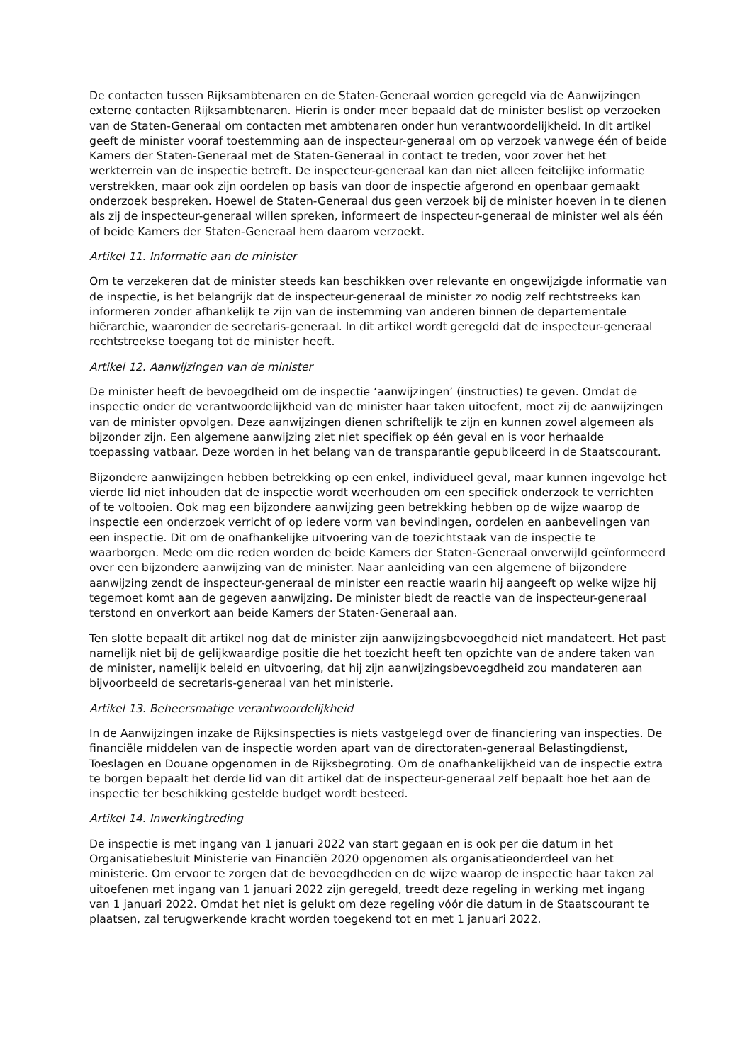De contacten tussen Rijksambtenaren en de Staten-Generaal worden geregeld via de Aanwijzingen externe contacten Rijksambtenaren. Hierin is onder meer bepaald dat de minister beslist op verzoeken van de Staten-Generaal om contacten met ambtenaren onder hun verantwoordelijkheid. In dit artikel geeft de minister vooraf toestemming aan de inspecteur-generaal om op verzoek vanwege één of beide Kamers der Staten-Generaal met de Staten-Generaal in contact te treden, voor zover het het werkterrein van de inspectie betreft. De inspecteur-generaal kan dan niet alleen feitelijke informatie verstrekken, maar ook zijn oordelen op basis van door de inspectie afgerond en openbaar gemaakt onderzoek bespreken. Hoewel de Staten-Generaal dus geen verzoek bij de minister hoeven in te dienen als zij de inspecteur-generaal willen spreken, informeert de inspecteur-generaal de minister wel als één of beide Kamers der Staten-Generaal hem daarom verzoekt.
Artikel 11. Informatie aan de minister
Om te verzekeren dat de minister steeds kan beschikken over relevante en ongewijzigde informatie van de inspectie, is het belangrijk dat de inspecteur-generaal de minister zo nodig zelf rechtstreeks kan informeren zonder afhankelijk te zijn van de instemming van anderen binnen de departementale hiërarchie, waaronder de secretaris-generaal. In dit artikel wordt geregeld dat de inspecteur-generaal rechtstreekse toegang tot de minister heeft.
Artikel 12. Aanwijzingen van de minister
De minister heeft de bevoegdheid om de inspectie ‘aanwijzingen’ (instructies) te geven. Omdat de inspectie onder de verantwoordelijkheid van de minister haar taken uitoefent, moet zij de aanwijzingen van de minister opvolgen. Deze aanwijzingen dienen schriftelijk te zijn en kunnen zowel algemeen als bijzonder zijn. Een algemene aanwijzing ziet niet specifiek op één geval en is voor herhaalde toepassing vatbaar. Deze worden in het belang van de transparantie gepubliceerd in de Staatscourant.
Bijzondere aanwijzingen hebben betrekking op een enkel, individueel geval, maar kunnen ingevolge het vierde lid niet inhouden dat de inspectie wordt weerhouden om een specifiek onderzoek te verrichten of te voltooien. Ook mag een bijzondere aanwijzing geen betrekking hebben op de wijze waarop de inspectie een onderzoek verricht of op iedere vorm van bevindingen, oordelen en aanbevelingen van een inspectie. Dit om de onafhankelijke uitvoering van de toezichtstaak van de inspectie te waarborgen. Mede om die reden worden de beide Kamers der Staten-Generaal onverwijld geïnformeerd over een bijzondere aanwijzing van de minister. Naar aanleiding van een algemene of bijzondere aanwijzing zendt de inspecteur-generaal de minister een reactie waarin hij aangeeft op welke wijze hij tegemoet komt aan de gegeven aanwijzing. De minister biedt de reactie van de inspecteur-generaal terstond en onverkort aan beide Kamers der Staten-Generaal aan.
Ten slotte bepaalt dit artikel nog dat de minister zijn aanwijzingsbevoegdheid niet mandateert. Het past namelijk niet bij de gelijkwaardige positie die het toezicht heeft ten opzichte van de andere taken van de minister, namelijk beleid en uitvoering, dat hij zijn aanwijzingsbevoegdheid zou mandateren aan bijvoorbeeld de secretaris-generaal van het ministerie.
Artikel 13. Beheersmatige verantwoordelijkheid
In de Aanwijzingen inzake de Rijksinspecties is niets vastgelegd over de financiering van inspecties. De financiële middelen van de inspectie worden apart van de directoraten-generaal Belastingdienst, Toeslagen en Douane opgenomen in de Rijksbegroting. Om de onafhankelijkheid van de inspectie extra te borgen bepaalt het derde lid van dit artikel dat de inspecteur-generaal zelf bepaalt hoe het aan de inspectie ter beschikking gestelde budget wordt besteed.
Artikel 14. Inwerkingtreding
De inspectie is met ingang van 1 januari 2022 van start gegaan en is ook per die datum in het Organisatiebesluit Ministerie van Financiën 2020 opgenomen als organisatieonderdeel van het ministerie. Om ervoor te zorgen dat de bevoegdheden en de wijze waarop de inspectie haar taken zal uitoefenen met ingang van 1 januari 2022 zijn geregeld, treedt deze regeling in werking met ingang van 1 januari 2022. Omdat het niet is gelukt om deze regeling vóór die datum in de Staatscourant te plaatsen, zal terugwerkende kracht worden toegekend tot en met 1 januari 2022.